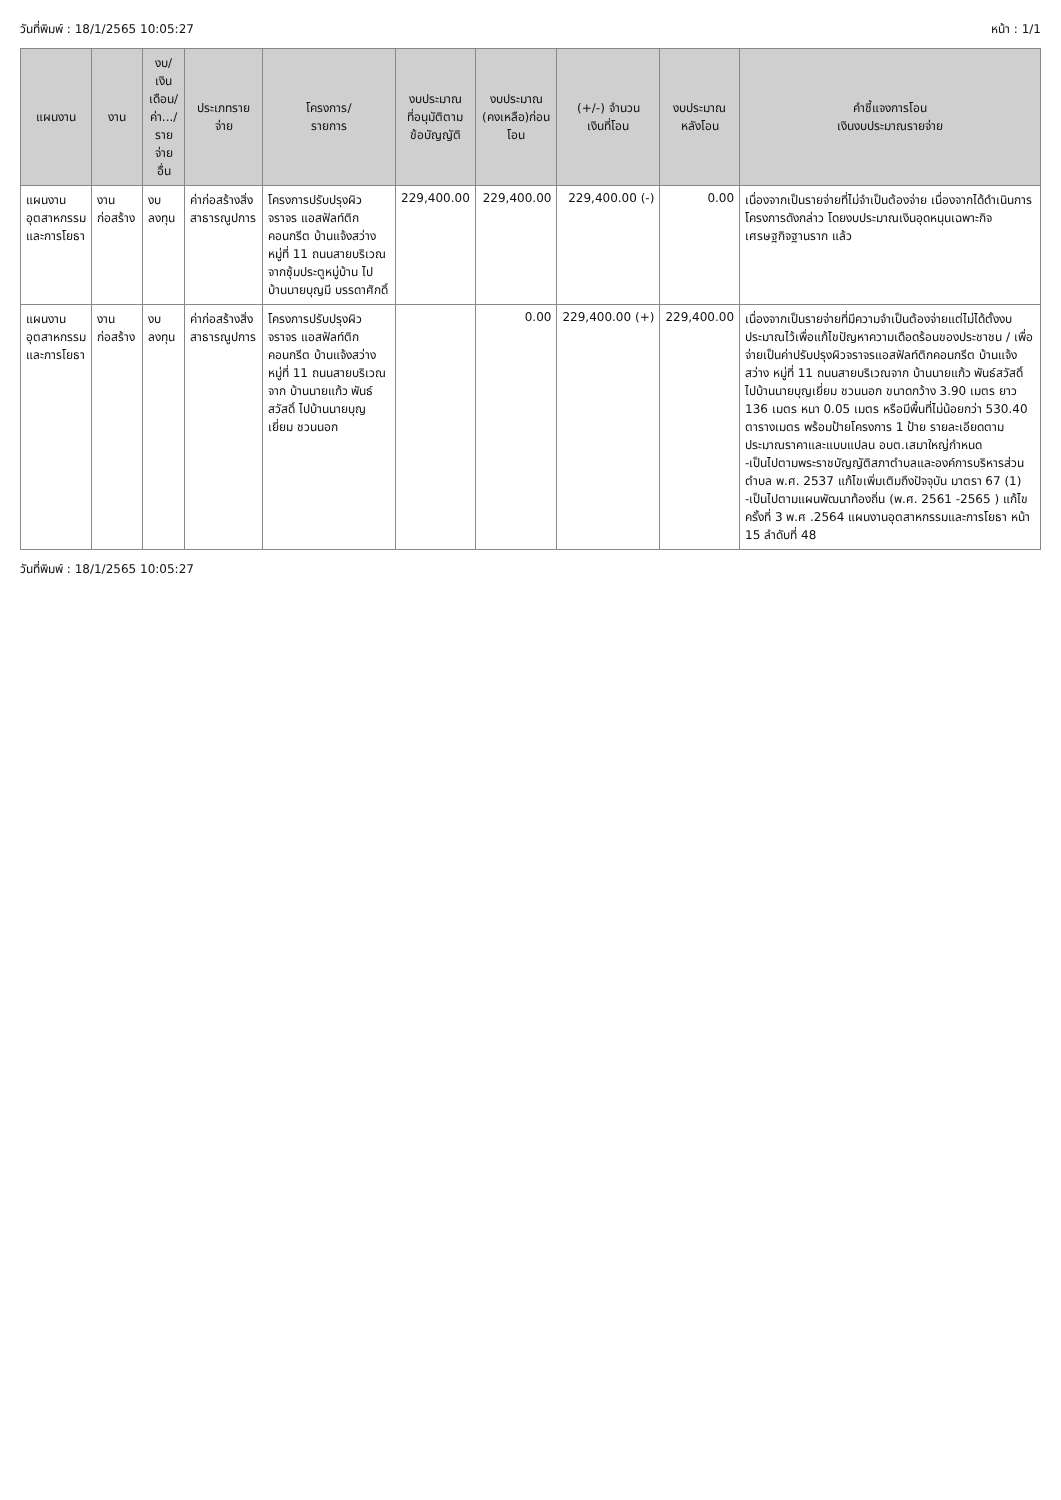วันที่พิมพ์ : 18/1/2565 10:05:27 หน้า : 1/1
| แผนงาน | งาน | งบ/ เงินเดือน/ ค่า.../ รายจ่ายอื่น | ประเภทรายจ่าย | โครงการ/ รายการ | งบประมาณ ที่อนุมัติตาม ข้อบัญญัติ | งบประมาณ (คงเหลือ)ก่อนโอน | (+/-) จำนวน เงินที่โอน | งบประมาณ หลังโอน | คำชี้แจงการโอน เงินงบประมาณรายจ่าย |
| --- | --- | --- | --- | --- | --- | --- | --- | --- | --- |
| แผนงาน อุตสาหกรรม และการโยธา | งานก่อสร้าง | งบลงทุน | ค่าก่อสร้างสิ่ง สาธารณูปการ | โครงการปรับปรุงผิวจราจร แอสฟัลท์ติกคอนกรีต บ้านแจ้งสว่าง หมู่ที่ 11 ถนนสายบริเวณจากซุ้มประตูหมู่บ้าน ไปบ้านนายบุญมี บรรดาศักดิ์ | 229,400.00 | 229,400.00 | 229,400.00 (-) | 0.00 | เนื่องจากเป็นรายจ่ายที่ไม่จำเป็นต้องจ่าย เนื่องจากได้ดำเนินการโครงการดังกล่าว โดยงบประมาณเงินอุดหนุนเฉพาะกิจ เศรษฐกิจฐานราก แล้ว |
| แผนงาน อุตสาหกรรม และการโยธา | งานก่อสร้าง | งบลงทุน | ค่าก่อสร้างสิ่ง สาธารณูปการ | โครงการปรับปรุงผิวจราจร แอสฟัลท์ติกคอนกรีต บ้านแจ้งสว่าง หมู่ที่ 11 ถนนสายบริเวณจาก บ้านนายแก้ว พันธ์สวัสดิ์ ไปบ้านนายบุญเยี่ยม ชวนนอก | | 0.00 | 229,400.00 (+) | 229,400.00 | เนื่องจากเป็นรายจ่ายที่มีความจำเป็นต้องจ่ายแต่ไม่ได้ตั้งงบประมาณไว้เพื่อแก้ไขปัญหาความเดือดร้อนของประชาชน / เพื่อจ่ายเป็นค่าปรับปรุงผิวจราจรแอสฟัลท์ติกคอนกรีต บ้านแจ้งสว่าง หมู่ที่ 11 ถนนสายบริเวณจาก บ้านนายแก้ว พันธ์สวัสดิ์ ไปบ้านนายบุญเยี่ยม ชวนนอก ขนาดกว้าง 3.90 เมตร ยาว 136 เมตร หนา 0.05 เมตร หรือมีพื้นที่ไม่น้อยกว่า 530.40 ตารางเมตร พร้อมป้ายโครงการ 1 ป้าย รายละเอียดตามประมาณราคาและแบบแปลน อบต.เสมาใหญ่กำหนด -เป็นไปตามพระราชบัญญัติสภาตำบลและองค์การบริหารส่วนตำบล พ.ศ. 2537 แก้ไขเพิ่มเติมถึงปัจจุบัน มาตรา 67 (1) -เป็นไปตามแผนพัฒนาท้องถิ่น (พ.ศ. 2561 -2565 ) แก้ไข ครั้งที่ 3 พ.ศ .2564 แผนงานอุตสาหกรรมและการโยธา หน้า 15 ลำดับที่ 48 |
วันที่พิมพ์ : 18/1/2565 10:05:27